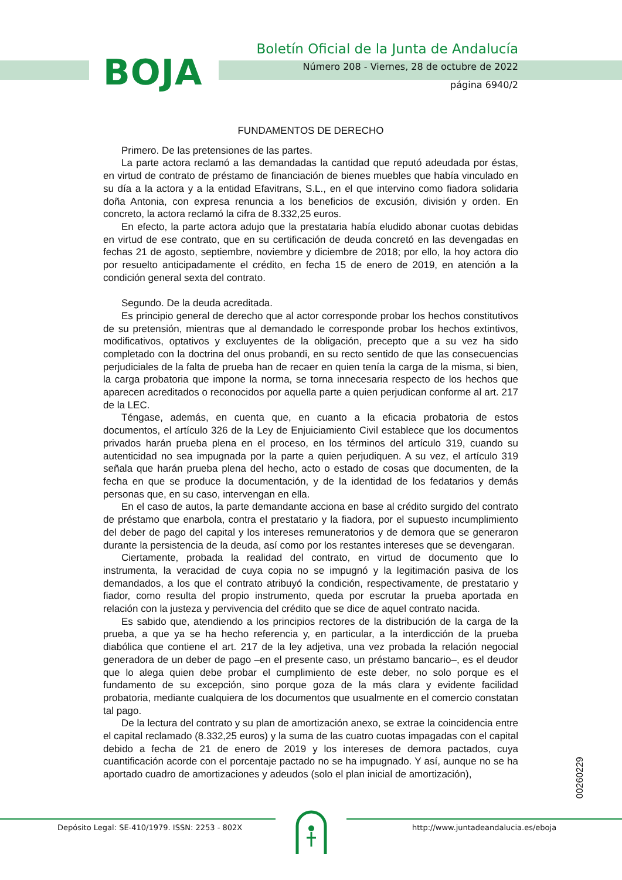BOJA
Boletín Oficial de la Junta de Andalucía
Número 208 - Viernes, 28 de octubre de 2022
página 6940/2
FUNDAMENTOS DE DERECHO
Primero. De las pretensiones de las partes.
La parte actora reclamó a las demandadas la cantidad que reputó adeudada por éstas, en virtud de contrato de préstamo de financiación de bienes muebles que había vinculado en su día a la actora y a la entidad Efavitrans, S.L., en el que intervino como fiadora solidaria doña Antonia, con expresa renuncia a los beneficios de excusión, división y orden. En concreto, la actora reclamó la cifra de 8.332,25 euros.
En efecto, la parte actora adujo que la prestataria había eludido abonar cuotas debidas en virtud de ese contrato, que en su certificación de deuda concretó en las devengadas en fechas 21 de agosto, septiembre, noviembre y diciembre de 2018; por ello, la hoy actora dio por resuelto anticipadamente el crédito, en fecha 15 de enero de 2019, en atención a la condición general sexta del contrato.
Segundo. De la deuda acreditada.
Es principio general de derecho que al actor corresponde probar los hechos constitutivos de su pretensión, mientras que al demandado le corresponde probar los hechos extintivos, modificativos, optativos y excluyentes de la obligación, precepto que a su vez ha sido completado con la doctrina del onus probandi, en su recto sentido de que las consecuencias perjudiciales de la falta de prueba han de recaer en quien tenía la carga de la misma, si bien, la carga probatoria que impone la norma, se torna innecesaria respecto de los hechos que aparecen acreditados o reconocidos por aquella parte a quien perjudican conforme al art. 217 de la LEC.
Téngase, además, en cuenta que, en cuanto a la eficacia probatoria de estos documentos, el artículo 326 de la Ley de Enjuiciamiento Civil establece que los documentos privados harán prueba plena en el proceso, en los términos del artículo 319, cuando su autenticidad no sea impugnada por la parte a quien perjudiquen. A su vez, el artículo 319 señala que harán prueba plena del hecho, acto o estado de cosas que documenten, de la fecha en que se produce la documentación, y de la identidad de los fedatarios y demás personas que, en su caso, intervengan en ella.
En el caso de autos, la parte demandante acciona en base al crédito surgido del contrato de préstamo que enarbola, contra el prestatario y la fiadora, por el supuesto incumplimiento del deber de pago del capital y los intereses remuneratorios y de demora que se generaron durante la persistencia de la deuda, así como por los restantes intereses que se devengaran.
Ciertamente, probada la realidad del contrato, en virtud de documento que lo instrumenta, la veracidad de cuya copia no se impugnó y la legitimación pasiva de los demandados, a los que el contrato atribuyó la condición, respectivamente, de prestatario y fiador, como resulta del propio instrumento, queda por escrutar la prueba aportada en relación con la justeza y pervivencia del crédito que se dice de aquel contrato nacida.
Es sabido que, atendiendo a los principios rectores de la distribución de la carga de la prueba, a que ya se ha hecho referencia y, en particular, a la interdicción de la prueba diabólica que contiene el art. 217 de la ley adjetiva, una vez probada la relación negocial generadora de un deber de pago –en el presente caso, un préstamo bancario–, es el deudor que lo alega quien debe probar el cumplimiento de este deber, no solo porque es el fundamento de su excepción, sino porque goza de la más clara y evidente facilidad probatoria, mediante cualquiera de los documentos que usualmente en el comercio constatan tal pago.
De la lectura del contrato y su plan de amortización anexo, se extrae la coincidencia entre el capital reclamado (8.332,25 euros) y la suma de las cuatro cuotas impagadas con el capital debido a fecha de 21 de enero de 2019 y los intereses de demora pactados, cuya cuantificación acorde con el porcentaje pactado no se ha impugnado. Y así, aunque no se ha aportado cuadro de amortizaciones y adeudos (solo el plan inicial de amortización),
00260229
Depósito Legal: SE-410/1979. ISSN: 2253 - 802X http://www.juntadeandalucia.es/eboja